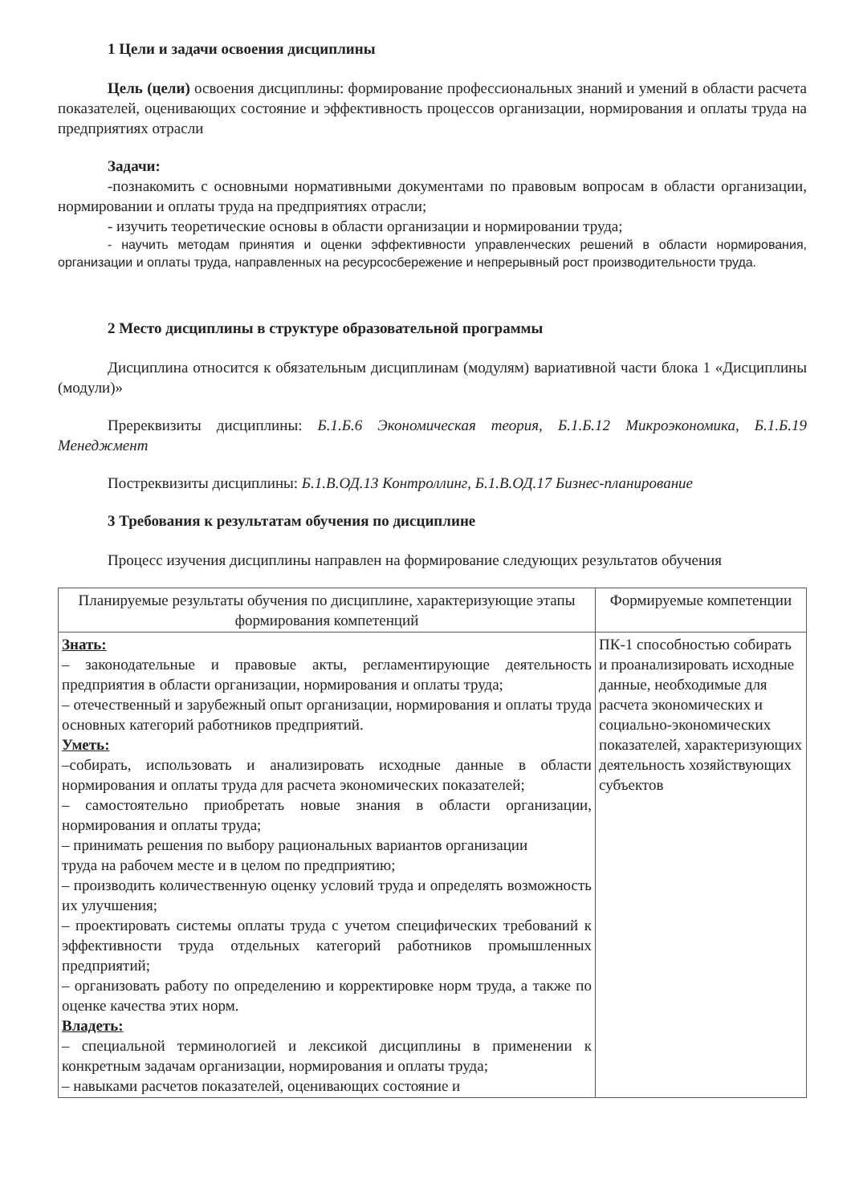1 Цели и задачи освоения дисциплины
Цель (цели) освоения дисциплины: формирование профессиональных знаний и умений в области расчета показателей, оценивающих состояние и эффективность процессов организации, нормирования и оплаты труда на предприятиях отрасли
Задачи:
-познакомить с основными нормативными документами по правовым вопросам в области организации, нормировании и оплаты труда на предприятиях отрасли;
- изучить теоретические основы в области организации и нормировании труда;
- научить методам принятия и оценки эффективности управленческих решений в области нормирования, организации и оплаты труда, направленных на ресурсосбережение и непрерывный рост производительности труда.
2 Место дисциплины в структуре образовательной программы
Дисциплина относится к обязательным дисциплинам (модулям) вариативной части блока 1 «Дисциплины (модули)»
Пререквизиты дисциплины: Б.1.Б.6 Экономическая теория, Б.1.Б.12 Микроэкономика, Б.1.Б.19 Менеджмент
Постреквизиты дисциплины: Б.1.В.ОД.13 Контроллинг, Б.1.В.ОД.17 Бизнес-планирование
3 Требования к результатам обучения по дисциплине
Процесс изучения дисциплины направлен на формирование следующих результатов обучения
| Планируемые результаты обучения по дисциплине, характеризующие этапы формирования компетенций | Формируемые компетенции |
| --- | --- |
| Знать: – законодательные и правовые акты, регламентирующие деятельность предприятия в области организации, нормирования и оплаты труда; – отечественный и зарубежный опыт организации, нормирования и оплаты труда основных категорий работников предприятий. Уметь: –собирать, использовать и анализировать исходные данные в области нормирования и оплаты труда для расчета экономических показателей; – самостоятельно приобретать новые знания в области организации, нормирования и оплаты труда; – принимать решения по выбору рациональных вариантов организации труда на рабочем месте и в целом по предприятию; – производить количественную оценку условий труда и определять возможность их улучшения; – проектировать системы оплаты труда с учетом специфических требований к эффективности труда отдельных категорий работников промышленных предприятий; – организовать работу по определению и корректировке норм труда, а также по оценке качества этих норм. Владеть: – специальной терминологией и лексикой дисциплины в применении к конкретным задачам организации, нормирования и оплаты труда; – навыками расчетов показателей, оценивающих состояние и | ПК-1 способностью собирать и проанализировать исходные данные, необходимые для расчета экономических и социально-экономических показателей, характеризующих деятельность хозяйствующих субъектов |